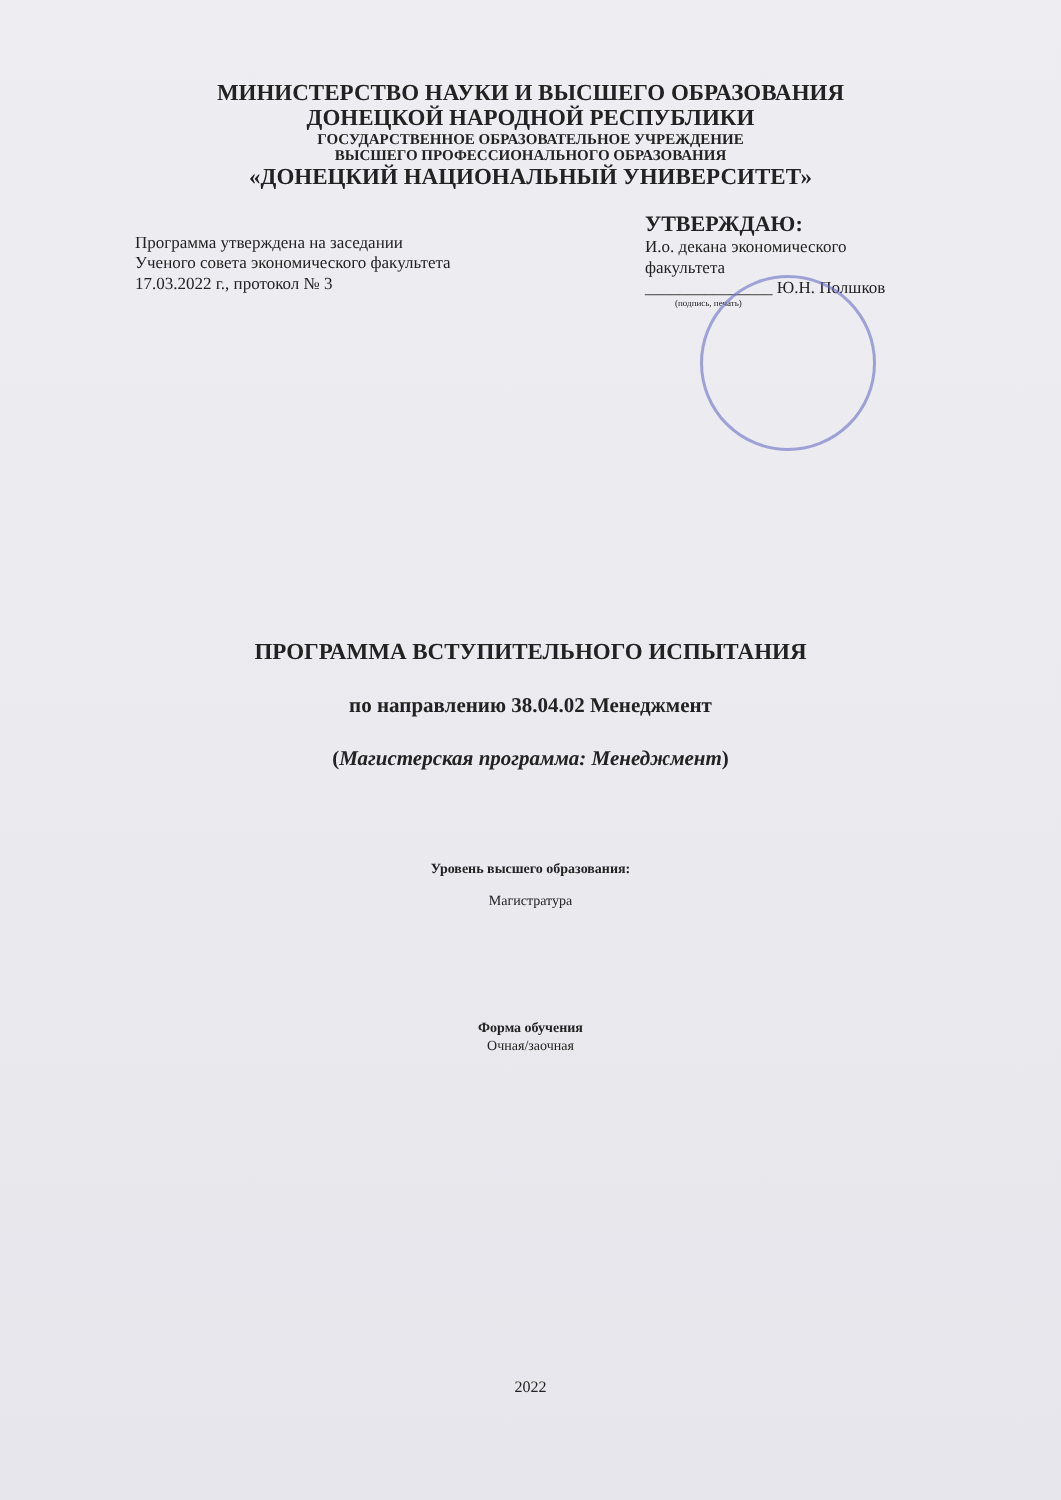МИНИСТЕРСТВО НАУКИ И ВЫСШЕГО ОБРАЗОВАНИЯ
ДОНЕЦКОЙ НАРОДНОЙ РЕСПУБЛИКИ
ГОСУДАРСТВЕННОЕ ОБРАЗОВАТЕЛЬНОЕ УЧРЕЖДЕНИЕ
ВЫСШЕГО ПРОФЕССИОНАЛЬНОГО ОБРАЗОВАНИЯ
«ДОНЕЦКИЙ НАЦИОНАЛЬНЫЙ УНИВЕРСИТЕТ»
Программа утверждена на заседании
Ученого совета экономического факультета
17.03.2022 г., протокол № 3
УТВЕРЖДАЮ:
И.о. декана экономического
факультета
_______________ Ю.Н. Полшков
(подпись, печать)
ПРОГРАММА ВСТУПИТЕЛЬНОГО ИСПЫТАНИЯ
по направлению 38.04.02 Менеджмент
(Магистерская программа: Менеджмент)
Уровень высшего образования:
Магистратура
Форма обучения
Очная/заочная
2022